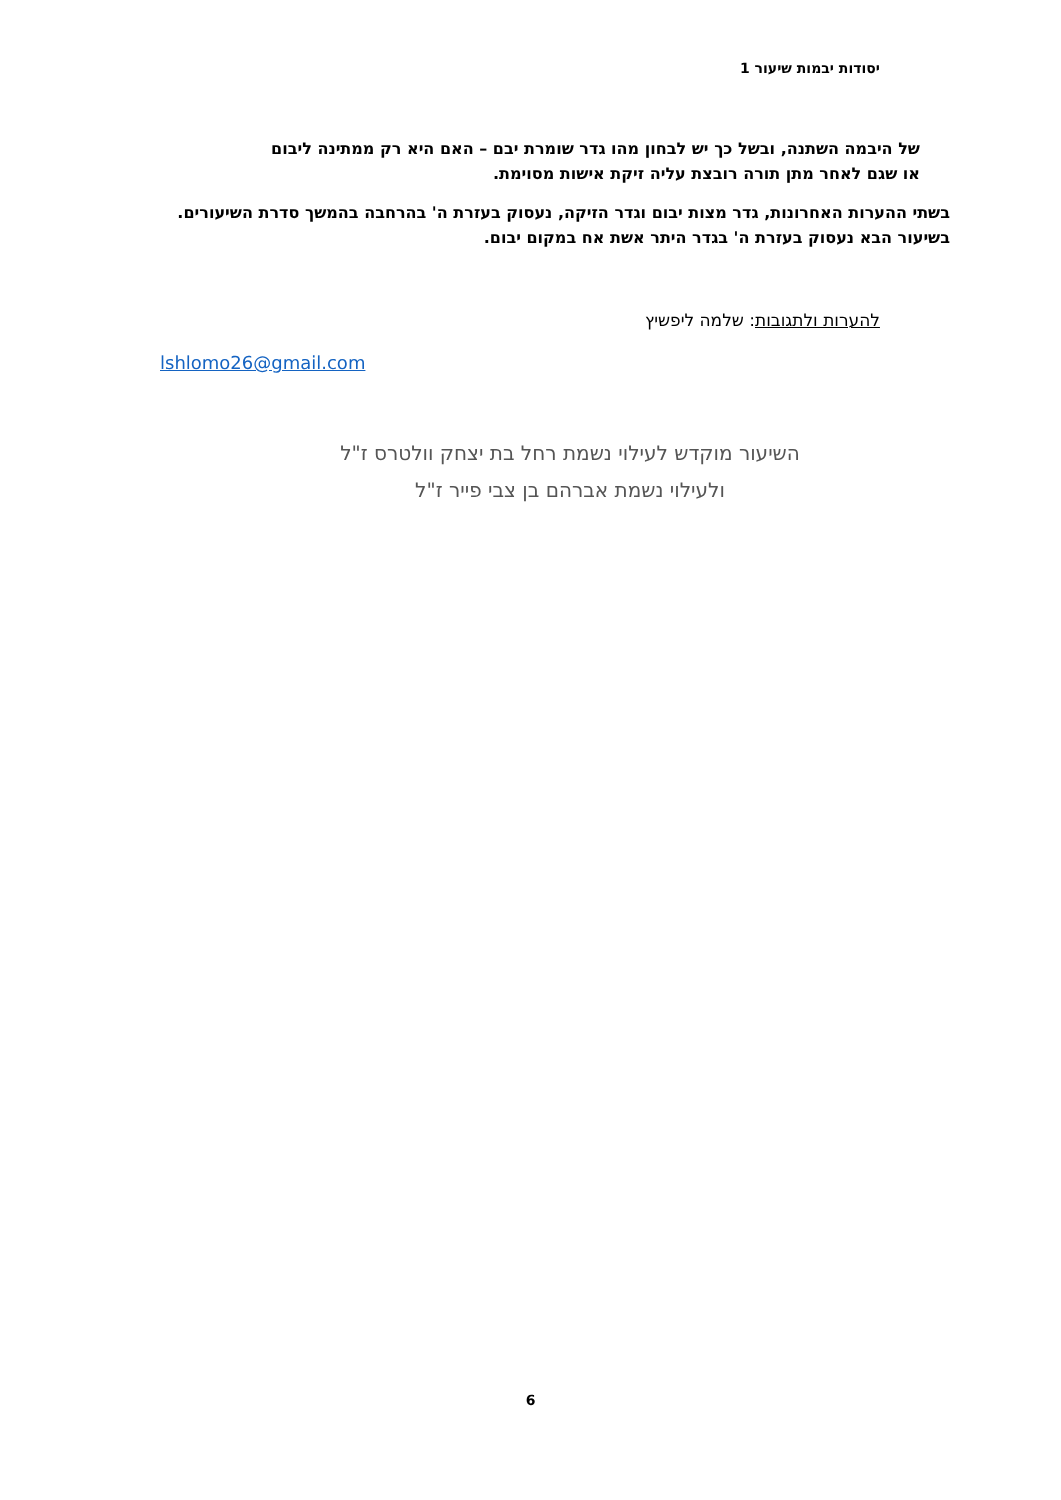יסודות יבמות שיעור 1
של היבמה השתנה, ובשל כך יש לבחון מהו גדר שומרת יבם – האם היא רק ממתינה ליבום
או שגם לאחר מתן תורה רובצת עליה זיקת אישות מסוימת.
בשתי ההערות האחרונות, גדר מצות יבום וגדר הזיקה, נעסוק בעזרת ה' בהרחבה בהמשך סדרת השיעורים. בשיעור הבא נעסוק בעזרת ה' בגדר היתר אשת אח במקום יבום.
להערות ולתגובות: שלמה ליפשיץ
lshlomo26@gmail.com
השיעור מוקדש לעילוי נשמת רחל בת יצחק וולטרס ז"ל
ולעילוי נשמת אברהם בן צבי פייר ז"ל
6